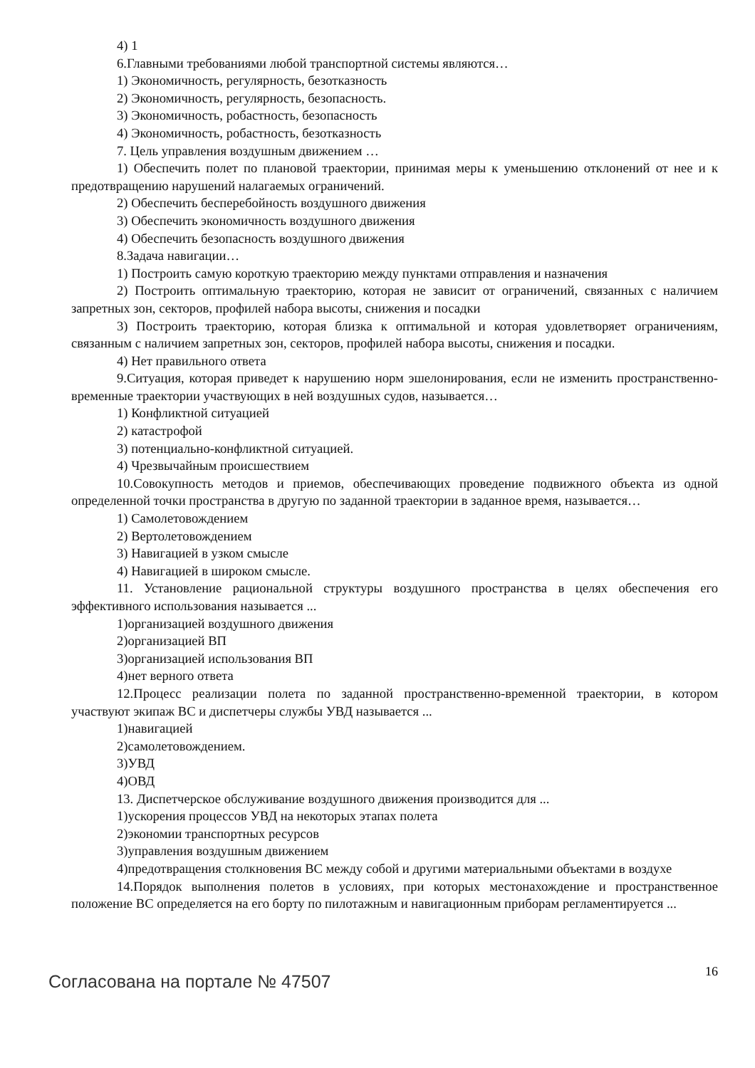4) 1
6.Главными требованиями любой транспортной системы являются…
1) Экономичность, регулярность, безотказность
2) Экономичность, регулярность, безопасность.
3) Экономичность, робастность, безопасность
4) Экономичность, робастность, безотказность
7. Цель управления воздушным движением …
1) Обеспечить полет по плановой траектории, принимая меры к уменьшению отклонений от нее и к предотвращению нарушений налагаемых ограничений.
2) Обеспечить бесперебойность воздушного движения
3) Обеспечить экономичность воздушного движения
4) Обеспечить безопасность воздушного движения
8.Задача навигации…
1) Построить самую короткую траекторию между пунктами отправления и назначения
2) Построить оптимальную траекторию, которая не зависит от ограничений, связанных с наличием запретных зон, секторов, профилей набора высоты, снижения и посадки
3) Построить траекторию, которая близка к оптимальной и которая удовлетворяет ограничениям, связанным с наличием запретных зон, секторов, профилей набора высоты, снижения и посадки.
4) Нет правильного ответа
9.Ситуация, которая приведет к нарушению норм эшелонирования, если не изменить пространственно-временные траектории участвующих в ней воздушных судов, называется…
1) Конфликтной ситуацией
2) катастрофой
3) потенциально-конфликтной ситуацией.
4) Чрезвычайным происшествием
10.Совокупность методов и приемов, обеспечивающих проведение подвижного объекта из одной определенной точки пространства в другую по заданной траектории в заданное время, называется…
1) Самолетовождением
2) Вертолетовождением
3) Навигацией в узком смысле
4) Навигацией в широком смысле.
11. Установление рациональной структуры воздушного пространства в целях обеспечения его эффективного использования называется ...
1)организацией воздушного движения
2)организацией ВП
3)организацией использования ВП
4)нет верного ответа
12.Процесс реализации полета по заданной пространственно-временной траектории, в котором участвуют экипаж ВС и диспетчеры службы УВД называется ...
1)навигацией
2)самолетовождением.
3)УВД
4)ОВД
13. Диспетчерское обслуживание воздушного движения производится для ...
1)ускорения процессов УВД на некоторых этапах полета
2)экономии транспортных ресурсов
3)управления воздушным движением
4)предотвращения столкновения ВС между собой и другими материальными объектами в воздухе
14.Порядок выполнения полетов в условиях, при которых местонахождение и пространственное положение ВС определяется на его борту по пилотажным и навигационным приборам регламентируется ...
Согласована на портале № 47507 16